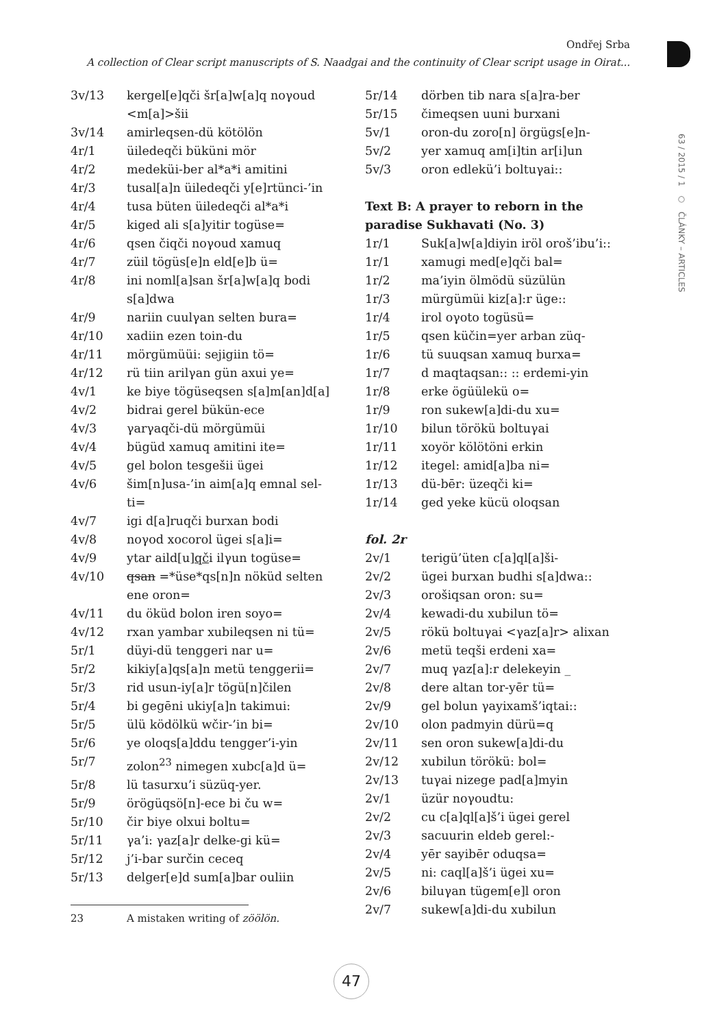Ondřej Srba
A collection of Clear script manuscripts of S. Naadgai and the continuity of Clear script usage in Oirat...
63 / 2015 / 1 ○ ČLÁNKY – ARTICLES
3v/13 kergel[e]qči šr[a]w[a]q noγoud <m[a]>šii
3v/14 amirleqsen-dü kötölön
4r/1 üiledeqči büküni mör
4r/2 medeküi-ber al*a*i amitini
4r/3 tusal[a]n üiledeqči y[e]rtünci-’in
4r/4 tusa büten üiledeqči al*a*i
4r/5 kiged ali s[a]yitir togüse=
4r/6 qsen čiqči noγoud xamuq
4r/7 züil tögüs[e]n eld[e]b ü=
4r/8 ini noml[a]san šr[a]w[a]q bodi s[a]dwa
4r/9 nariin cuulγan selten bura=
4r/10 xadiin ezen toin-du
4r/11 mörgümüüi: sejigiin tö=
4r/12 rü tiin arilγan gün axui ye=
4v/1 ke biye tögüseqsen s[a]m[an]d[a]
4v/2 bidrai gerel bükün-ece
4v/3 γarγaqči-dü mörgümüi
4v/4 bügüd xamuq amitini ite=
4v/5 gel bolon tesgešii ügei
4v/6 šim[n]usa-’in aim[a]q emnal sel-ti=
4v/7 igi d[a]ruqči burxan bodi
4v/8 noγod xocorol ügei s[a]i=
4v/9 ytar aild[u]qči ilγun togüse=
4v/10 qsan =*üse*qs[n]n nöküd selten ene oron=
4v/11 du öküd bolon iren soyo=
4v/12 rxan yambar xubileqsen ni tü=
5r/1 düyi-dü tenggeri nar u=
5r/2 kikiy[a]qs[a]n metü tenggerii=
5r/3 rid usun-iy[a]r tögü[n]čilen
5r/4 bi gegēni ukiy[a]n takimui:
5r/5 ülü ködölkü wčir-’in bi=
5r/6 ye oloqs[a]ddu tengger’i-yin
5r/7 zolon<sup>23</sup> nimegen xubc[a]d ü=
5r/8 lü tasurxu’i süzüq-yer.
5r/9 örögüqsö[n]-ece bi ču w=
5r/10 čir biye olxui boltu=
5r/11 γa’i: γaz[a]r delke-gi kü=
5r/12 j’i-bar surčin ceceq
5r/13 delger[e]d sum[a]bar ouliin
23 A mistaken writing of zöölön.
5r/14 dörben tib nara s[a]ra-ber
5r/15 čimeqsen uuni burxani
5v/1 oron-du zoro[n] örgügs[e]n-
5v/2 yer xamuq am[i]tin ar[i]un
5v/3 oron edlekü’i boltuγai::
Text B: A prayer to reborn in the paradise Sukhavati (No. 3)
1r/1 Suk[a]w[a]diyin iröl oroš’ibu’i::
1r/1 xamugi med[e]qči bal=
1r/2 ma’iyin ölmödü süzülün
1r/3 mürgümüi kiz[a]:r üge::
1r/4 irol oγoto togüsü=
1r/5 qsen küčin=yer arban züq-
1r/6 tü suuqsan xamuq burxa=
1r/7 d maqtaqsan:: :: erdemi-yin
1r/8 erke ögüülekü o=
1r/9 ron sukew[a]di-du xu=
1r/10 bilun törökü boltuγai
1r/11 xoyör kölötöni erkin
1r/12 itegel: amid[a]ba ni=
1r/13 dü-bēr: üzeqči ki=
1r/14 ged yeke kücü oloqsan
fol. 2r
2v/1 terigü’üten c[a]ql[a]ši-
2v/2 ügei burxan budhi s[a]dwa::
2v/3 orošiqsan oron: su=
2v/4 kewadi-du xubilun tö=
2v/5 rökü boltuγai <γaz[a]r> alixan
2v/6 metü teqši erdeni xa=
2v/7 muq γaz[a]:r delekeyin _
2v/8 dere altan tor-yēr tü=
2v/9 gel bolun γayixamš’iqtai::
2v/10 olon padmyin dürü=q
2v/11 sen oron sukew[a]di-du
2v/12 xubilun törökü: bol=
2v/13 tuγai nizege pad[a]myin
2v/1 üzür noγoudtu:
2v/2 cu c[a]ql[a]š’i ügei gerel
2v/3 sacuurin eldeb gerel:-
2v/4 yēr sayibēr oduqsa=
2v/5 ni: caql[a]š’i ügei xu=
2v/6 biluγan tügem[e]l oron
2v/7 sukew[a]di-du xubilun
47